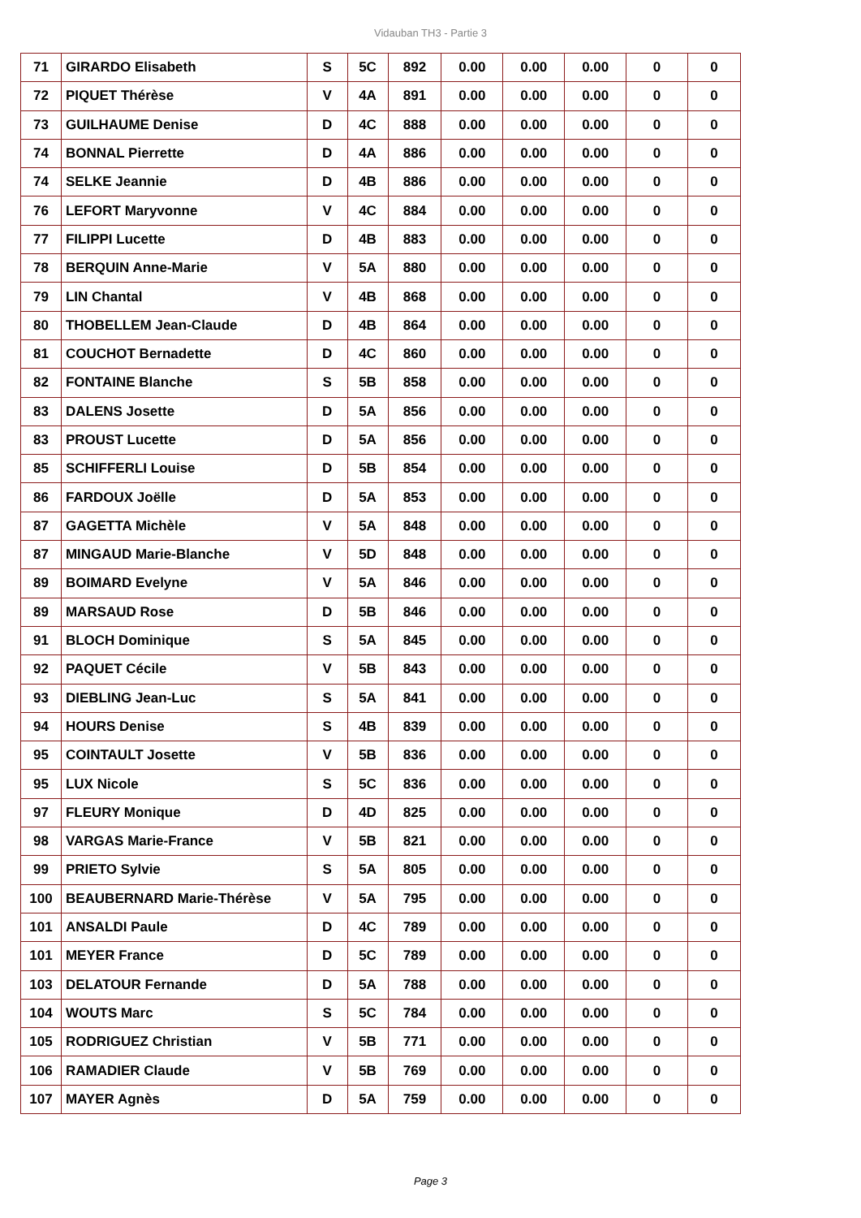Vidauban TH3 - Partie 3
| 71 | GIRARDO Elisabeth | S | 5C | 892 | 0.00 | 0.00 | 0.00 | 0 | 0 |
| 72 | PIQUET Thérèse | V | 4A | 891 | 0.00 | 0.00 | 0.00 | 0 | 0 |
| 73 | GUILHAUME Denise | D | 4C | 888 | 0.00 | 0.00 | 0.00 | 0 | 0 |
| 74 | BONNAL Pierrette | D | 4A | 886 | 0.00 | 0.00 | 0.00 | 0 | 0 |
| 74 | SELKE Jeannie | D | 4B | 886 | 0.00 | 0.00 | 0.00 | 0 | 0 |
| 76 | LEFORT Maryvonne | V | 4C | 884 | 0.00 | 0.00 | 0.00 | 0 | 0 |
| 77 | FILIPPI Lucette | D | 4B | 883 | 0.00 | 0.00 | 0.00 | 0 | 0 |
| 78 | BERQUIN Anne-Marie | V | 5A | 880 | 0.00 | 0.00 | 0.00 | 0 | 0 |
| 79 | LIN Chantal | V | 4B | 868 | 0.00 | 0.00 | 0.00 | 0 | 0 |
| 80 | THOBELLEM Jean-Claude | D | 4B | 864 | 0.00 | 0.00 | 0.00 | 0 | 0 |
| 81 | COUCHOT Bernadette | D | 4C | 860 | 0.00 | 0.00 | 0.00 | 0 | 0 |
| 82 | FONTAINE Blanche | S | 5B | 858 | 0.00 | 0.00 | 0.00 | 0 | 0 |
| 83 | DALENS Josette | D | 5A | 856 | 0.00 | 0.00 | 0.00 | 0 | 0 |
| 83 | PROUST Lucette | D | 5A | 856 | 0.00 | 0.00 | 0.00 | 0 | 0 |
| 85 | SCHIFFERLI Louise | D | 5B | 854 | 0.00 | 0.00 | 0.00 | 0 | 0 |
| 86 | FARDOUX Joëlle | D | 5A | 853 | 0.00 | 0.00 | 0.00 | 0 | 0 |
| 87 | GAGETTA Michèle | V | 5A | 848 | 0.00 | 0.00 | 0.00 | 0 | 0 |
| 87 | MINGAUD Marie-Blanche | V | 5D | 848 | 0.00 | 0.00 | 0.00 | 0 | 0 |
| 89 | BOIMARD Evelyne | V | 5A | 846 | 0.00 | 0.00 | 0.00 | 0 | 0 |
| 89 | MARSAUD Rose | D | 5B | 846 | 0.00 | 0.00 | 0.00 | 0 | 0 |
| 91 | BLOCH Dominique | S | 5A | 845 | 0.00 | 0.00 | 0.00 | 0 | 0 |
| 92 | PAQUET Cécile | V | 5B | 843 | 0.00 | 0.00 | 0.00 | 0 | 0 |
| 93 | DIEBLING Jean-Luc | S | 5A | 841 | 0.00 | 0.00 | 0.00 | 0 | 0 |
| 94 | HOURS Denise | S | 4B | 839 | 0.00 | 0.00 | 0.00 | 0 | 0 |
| 95 | COINTAULT Josette | V | 5B | 836 | 0.00 | 0.00 | 0.00 | 0 | 0 |
| 95 | LUX Nicole | S | 5C | 836 | 0.00 | 0.00 | 0.00 | 0 | 0 |
| 97 | FLEURY Monique | D | 4D | 825 | 0.00 | 0.00 | 0.00 | 0 | 0 |
| 98 | VARGAS Marie-France | V | 5B | 821 | 0.00 | 0.00 | 0.00 | 0 | 0 |
| 99 | PRIETO Sylvie | S | 5A | 805 | 0.00 | 0.00 | 0.00 | 0 | 0 |
| 100 | BEAUBERNARD Marie-Thérèse | V | 5A | 795 | 0.00 | 0.00 | 0.00 | 0 | 0 |
| 101 | ANSALDI Paule | D | 4C | 789 | 0.00 | 0.00 | 0.00 | 0 | 0 |
| 101 | MEYER France | D | 5C | 789 | 0.00 | 0.00 | 0.00 | 0 | 0 |
| 103 | DELATOUR Fernande | D | 5A | 788 | 0.00 | 0.00 | 0.00 | 0 | 0 |
| 104 | WOUTS Marc | S | 5C | 784 | 0.00 | 0.00 | 0.00 | 0 | 0 |
| 105 | RODRIGUEZ Christian | V | 5B | 771 | 0.00 | 0.00 | 0.00 | 0 | 0 |
| 106 | RAMADIER Claude | V | 5B | 769 | 0.00 | 0.00 | 0.00 | 0 | 0 |
| 107 | MAYER Agnès | D | 5A | 759 | 0.00 | 0.00 | 0.00 | 0 | 0 |
Page 3